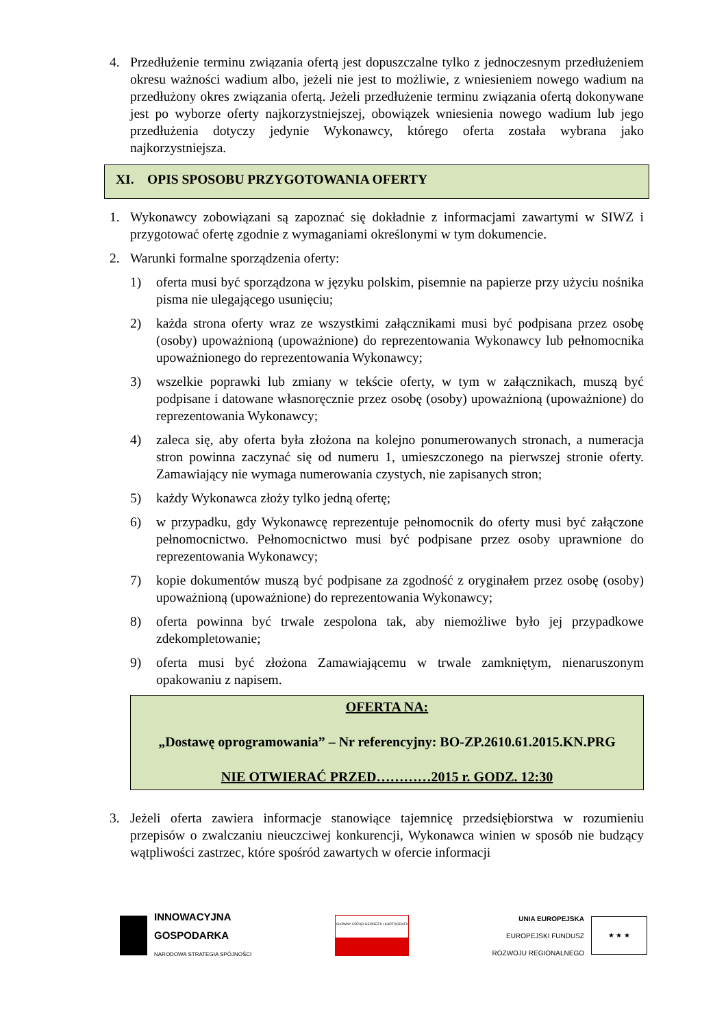4. Przedłużenie terminu związania ofertą jest dopuszczalne tylko z jednoczesnym przedłużeniem okresu ważności wadium albo, jeżeli nie jest to możliwie, z wniesieniem nowego wadium na przedłużony okres związania ofertą. Jeżeli przedłużenie terminu związania ofertą dokonywane jest po wyborze oferty najkorzystniejszej, obowiązek wniesienia nowego wadium lub jego przedłużenia dotyczy jedynie Wykonawcy, którego oferta została wybrana jako najkorzystniejsza.
XI. OPIS SPOSOBU PRZYGOTOWANIA OFERTY
1. Wykonawcy zobowiązani są zapoznać się dokładnie z informacjami zawartymi w SIWZ i przygotować ofertę zgodnie z wymaganiami określonymi w tym dokumencie.
2. Warunki formalne sporządzenia oferty:
1) oferta musi być sporządzona w języku polskim, pisemnie na papierze przy użyciu nośnika pisma nie ulegającego usunięciu;
2) każda strona oferty wraz ze wszystkimi załącznikami musi być podpisana przez osobę (osoby) upoważnioną (upoważnione) do reprezentowania Wykonawcy lub pełnomocnika upoważnionego do reprezentowania Wykonawcy;
3) wszelkie poprawki lub zmiany w tekście oferty, w tym w załącznikach, muszą być podpisane i datowane własnoręcznie przez osobę (osoby) upoważnioną (upoważnione) do reprezentowania Wykonawcy;
4) zaleca się, aby oferta była złożona na kolejno ponumerowanych stronach, a numeracja stron powinna zaczynać się od numeru 1, umieszczonego na pierwszej stronie oferty. Zamawiający nie wymaga numerowania czystych, nie zapisanych stron;
5) każdy Wykonawca złoży tylko jedną ofertę;
6) w przypadku, gdy Wykonawcę reprezentuje pełnomocnik do oferty musi być załączone pełnomocnictwo. Pełnomocnictwo musi być podpisane przez osoby uprawnione do reprezentowania Wykonawcy;
7) kopie dokumentów muszą być podpisane za zgodność z oryginałem przez osobę (osoby) upoważnioną (upoważnione) do reprezentowania Wykonawcy;
8) oferta powinna być trwale zespolona tak, aby niemożliwe było jej przypadkowe zdekompletowanie;
9) oferta musi być złożona Zamawiającemu w trwale zamkniętym, nienaruszonym opakowaniu z napisem.
OFERTA NA:
„Dostawę oprogramowania” – Nr referencyjny: BO-ZP.2610.61.2015.KN.PRG
NIE OTWIERAĆ PRZED…………2015 r. GODZ. 12:30
3. Jeżeli oferta zawiera informacje stanowiące tajemnicę przedsiębiorstwa w rozumieniu przepisów o zwalczaniu nieuczciwej konkurencji, Wykonawca winien w sposób nie budzący wątpliwości zastrzec, które spośród zawartych w ofercie informacji
INNOWACYJNA
GOSPODARKA
NARODOWA STRATEGIA SPÓJNOŚCI
GŁÓWNY URZĄD GEODEZJI I KARTOGRAFII
UNIA EUROPEJSKA
EUROPEJSKI FUNDUSZ
ROZWOJU REGIONALNEGO
★ ★ ★